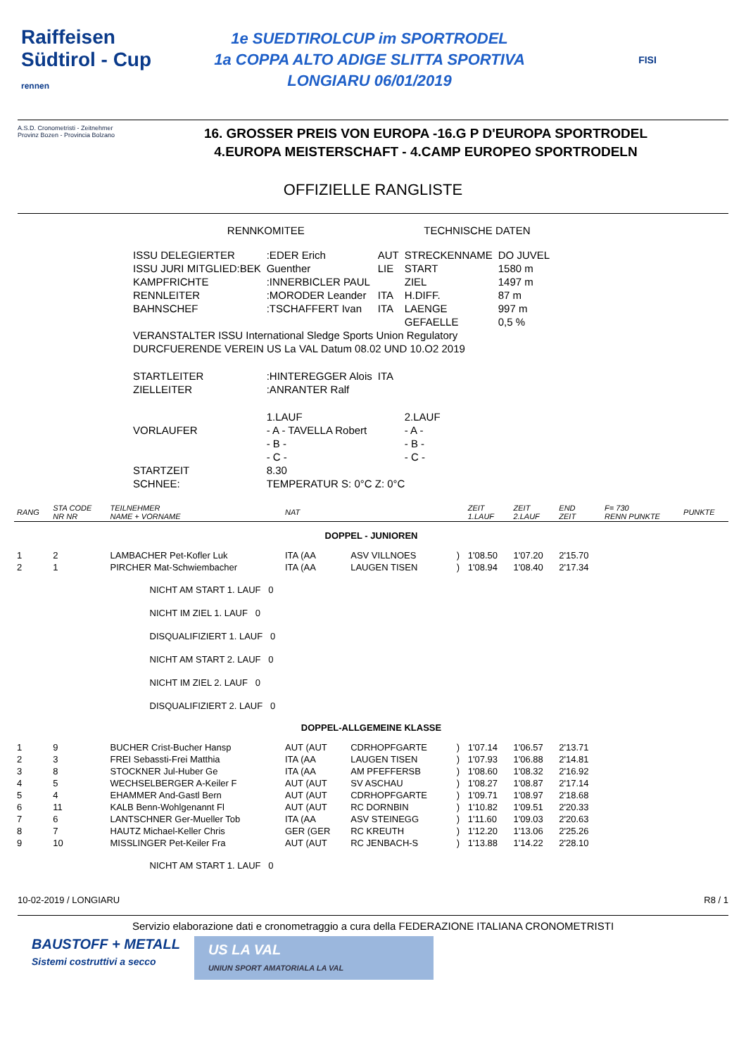Raiffeisen
Südtirol - Cup
rennen
1e SUEDTIROLCUP im SPORTRODEL
1a COPPA ALTO ADIGE SLITTA SPORTIVA
LONGIARU 06/01/2019
FISI
A.S.D. Cronometristi - Zeitnehmer
Provinz Bozen - Provincia Bolzano
16. GROSSER PREIS VON EUROPA -16.G P D'EUROPA SPORTRODEL
4.EUROPA MEISTERSCHAFT - 4.CAMP EUROPEO SPORTRODELN
OFFIZIELLE RANGLISTE
| RENNKOMITEE | | | TECHNISCHE DATEN | |
| ISSU DELEGIERTER | :EDER Erich | AUT | STRECKENNAME | DO JUVEL |
| ISSU JURI MITGLIED:BEK | Guenther | LIE | START | 1580 m |
| KAMPFRICHTE | :INNERBICLER PAUL | | ZIEL | 1497 m |
| RENNLEITER | :MORODER Leander | ITA | H.DIFF. | 87 m |
| BAHNSCHEF | :TSCHAFFERT Ivan | ITA | LAENGE | 997 m |
| | | | GEFAELLE | 0,5 % |
| VERANSTALTER ISSU International Sledge Sports Union Regulatory | | | | |
| DURCFUERENDE VEREIN US La VAL Datum 08.02 UND 10.O2 2019 | | | | |
| STARTLEITER | :HINTEREGGER Alois | ITA | | |
| ZIELLEITER | :ANRANTER Ralf | | | |
| | 1.LAUF | | 2.LAUF | |
| VORLAUFER | - A - TAVELLA Robert | | - A - | |
| | - B - | | - B - | |
| | - C - | | - C - | |
| STARTZEIT | 8.30 | | | |
| SCHNEE: | TEMPERATUR S: 0°C Z: 0°C | | | |
| RANG | STA CODE NR NR | TEILNEHMER NAME + VORNAME | NAT | | | ZEIT 1.LAUF | ZEIT 2.LAUF | END ZEIT | F= 730 RENN PUNKTE | PUNKTE |
| --- | --- | --- | --- | --- | --- | --- | --- | --- | --- | --- |
| DOPPEL - JUNIOREN | | | | | | | | | | |
| 1 | 2 | LAMBACHER Pet-Kofler Luk | ITA (AA | ASV VILLNOES | ) | 1'08.50 | 1'07.20 | 2'15.70 | | |
| 2 | 1 | PIRCHER Mat-Schwiembacher | ITA (AA | LAUGEN TISEN | ) | 1'08.94 | 1'08.40 | 2'17.34 | | |
| | | NICHT AM START 1. LAUF 0 | | | | | | | | |
| | | NICHT IM ZIEL 1. LAUF 0 | | | | | | | | |
| | | DISQUALIFIZIERT 1. LAUF 0 | | | | | | | | |
| | | NICHT AM START 2. LAUF 0 | | | | | | | | |
| | | NICHT IM ZIEL 2. LAUF 0 | | | | | | | | |
| | | DISQUALIFIZIERT 2. LAUF 0 | | | | | | | | |
| DOPPEL-ALLGEMEINE KLASSE | | | | | | | | | | |
| 1 | 9 | BUCHER Crist-Bucher Hansp | AUT (AUT | CDRHOPFGARTE | ) | 1'07.14 | 1'06.57 | 2'13.71 | | |
| 2 | 3 | FREI Sebassti-Frei Matthia | ITA (AA | LAUGEN TISEN | ) | 1'07.93 | 1'06.88 | 2'14.81 | | |
| 3 | 8 | STOCKNER Jul-Huber Ge | ITA (AA | AM PFEFFERSB | ) | 1'08.60 | 1'08.32 | 2'16.92 | | |
| 4 | 5 | WECHSELBERGER A-Keiler F | AUT (AUT | SV ASCHAU | ) | 1'08.27 | 1'08.87 | 2'17.14 | | |
| 5 | 4 | EHAMMER And-Gastl Bern | AUT (AUT | CDRHOPFGARTE | ) | 1'09.71 | 1'08.97 | 2'18.68 | | |
| 6 | 11 | KALB Benn-Wohlgenannt Fl | AUT (AUT | RC DORNBIN | ) | 1'10.82 | 1'09.51 | 2'20.33 | | |
| 7 | 6 | LANTSCHNER Ger-Mueller Tob | ITA (AA | ASV STEINEGG | ) | 1'11.60 | 1'09.03 | 2'20.63 | | |
| 8 | 7 | HAUTZ Michael-Keller Chris | GER (GER | RC KREUTH | ) | 1'12.20 | 1'13.06 | 2'25.26 | | |
| 9 | 10 | MISSLINGER Pet-Keiler Fra | AUT (AUT | RC JENBACH-S | ) | 1'13.88 | 1'14.22 | 2'28.10 | | |
| | | NICHT AM START 1. LAUF 0 | | | | | | | | |
10-02-2019 / LONGIARU R8 / 1
Servizio elaborazione dati e cronometraggio a cura della FEDERAZIONE ITALIANA CRONOMETRISTI
BAUSTOFF + METALL
Sistemi costruttivi a secco
US LA VAL
UNIUN SPORT AMATORIALA LA VAL